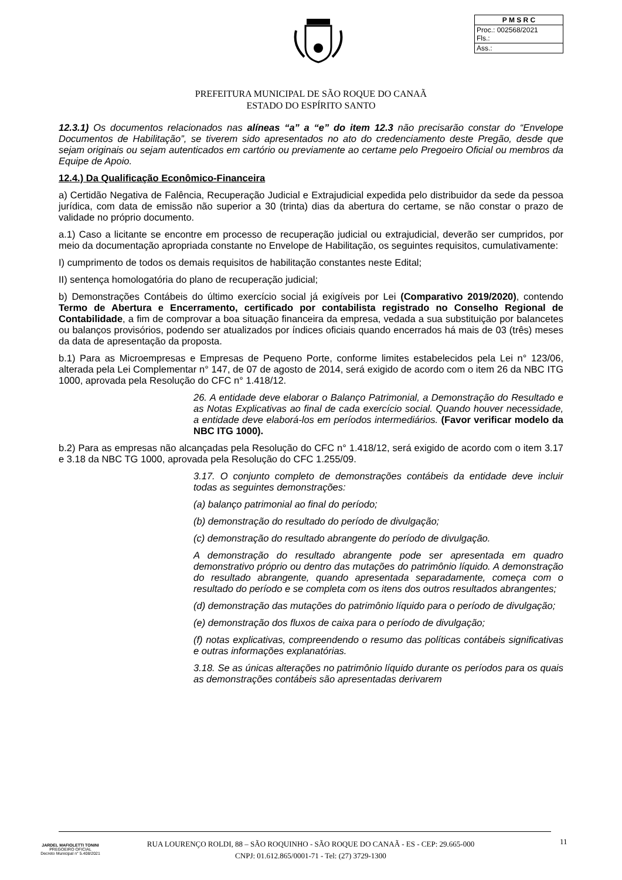| P M S R C |
| --- |
| Proc.: 002568/2021 Fls.: |
| Ass.: |
PREFEITURA MUNICIPAL DE SÃO ROQUE DO CANAÃ
ESTADO DO ESPÍRITO SANTO
12.3.1) Os documentos relacionados nas alíneas “a” a “e” do item 12.3 não precisarão constar do “Envelope Documentos de Habilitação”, se tiverem sido apresentados no ato do credenciamento deste Pregão, desde que sejam originais ou sejam autenticados em cartório ou previamente ao certame pelo Pregoeiro Oficial ou membros da Equipe de Apoio.
12.4.) Da Qualificação Econômico-Financeira
a) Certidão Negativa de Falência, Recuperação Judicial e Extrajudicial expedida pelo distribuidor da sede da pessoa jurídica, com data de emissão não superior a 30 (trinta) dias da abertura do certame, se não constar o prazo de validade no próprio documento.
a.1) Caso a licitante se encontre em processo de recuperação judicial ou extrajudicial, deverão ser cumpridos, por meio da documentação apropriada constante no Envelope de Habilitação, os seguintes requisitos, cumulativamente:
I) cumprimento de todos os demais requisitos de habilitação constantes neste Edital;
II) sentença homologatória do plano de recuperação judicial;
b) Demonstrações Contábeis do último exercício social já exigíveis por Lei (Comparativo 2019/2020), contendo Termo de Abertura e Encerramento, certificado por contabilista registrado no Conselho Regional de Contabilidade, a fim de comprovar a boa situação financeira da empresa, vedada a sua substituição por balancetes ou balanços provisórios, podendo ser atualizados por índices oficiais quando encerrados há mais de 03 (três) meses da data de apresentação da proposta.
b.1) Para as Microempresas e Empresas de Pequeno Porte, conforme limites estabelecidos pela Lei n° 123/06, alterada pela Lei Complementar n° 147, de 07 de agosto de 2014, será exigido de acordo com o item 26 da NBC ITG 1000, aprovada pela Resolução do CFC n° 1.418/12.
26. A entidade deve elaborar o Balanço Patrimonial, a Demonstração do Resultado e as Notas Explicativas ao final de cada exercício social. Quando houver necessidade, a entidade deve elaborá-los em períodos intermediários. (Favor verificar modelo da NBC ITG 1000).
b.2) Para as empresas não alcançadas pela Resolução do CFC n° 1.418/12, será exigido de acordo com o item 3.17 e 3.18 da NBC TG 1000, aprovada pela Resolução do CFC 1.255/09.
3.17. O conjunto completo de demonstrações contábeis da entidade deve incluir todas as seguintes demonstrações:
(a) balanço patrimonial ao final do período;
(b) demonstração do resultado do período de divulgação;
(c) demonstração do resultado abrangente do período de divulgação.
A demonstração do resultado abrangente pode ser apresentada em quadro demonstrativo próprio ou dentro das mutações do patrimônio líquido. A demonstração do resultado abrangente, quando apresentada separadamente, começa com o resultado do período e se completa com os itens dos outros resultados abrangentes;
(d) demonstração das mutações do patrimônio líquido para o período de divulgação;
(e) demonstração dos fluxos de caixa para o período de divulgação;
(f) notas explicativas, compreendendo o resumo das políticas contábeis significativas e outras informações explanatórias.
3.18. Se as únicas alterações no patrimônio líquido durante os períodos para os quais as demonstrações contábeis são apresentadas derivarem
JARDEL MAFIOLETTI TONINI
PREGOEIRO OFICIAL
Decreto Municipal n° 5.408/2021
RUA LOURENÇO ROLDI, 88 – SÃO ROQUINHO - SÃO ROQUE DO CANAÃ - ES - CEP: 29.665-000
CNPJ: 01.612.865/0001-71 - Tel: (27) 3729-1300
11